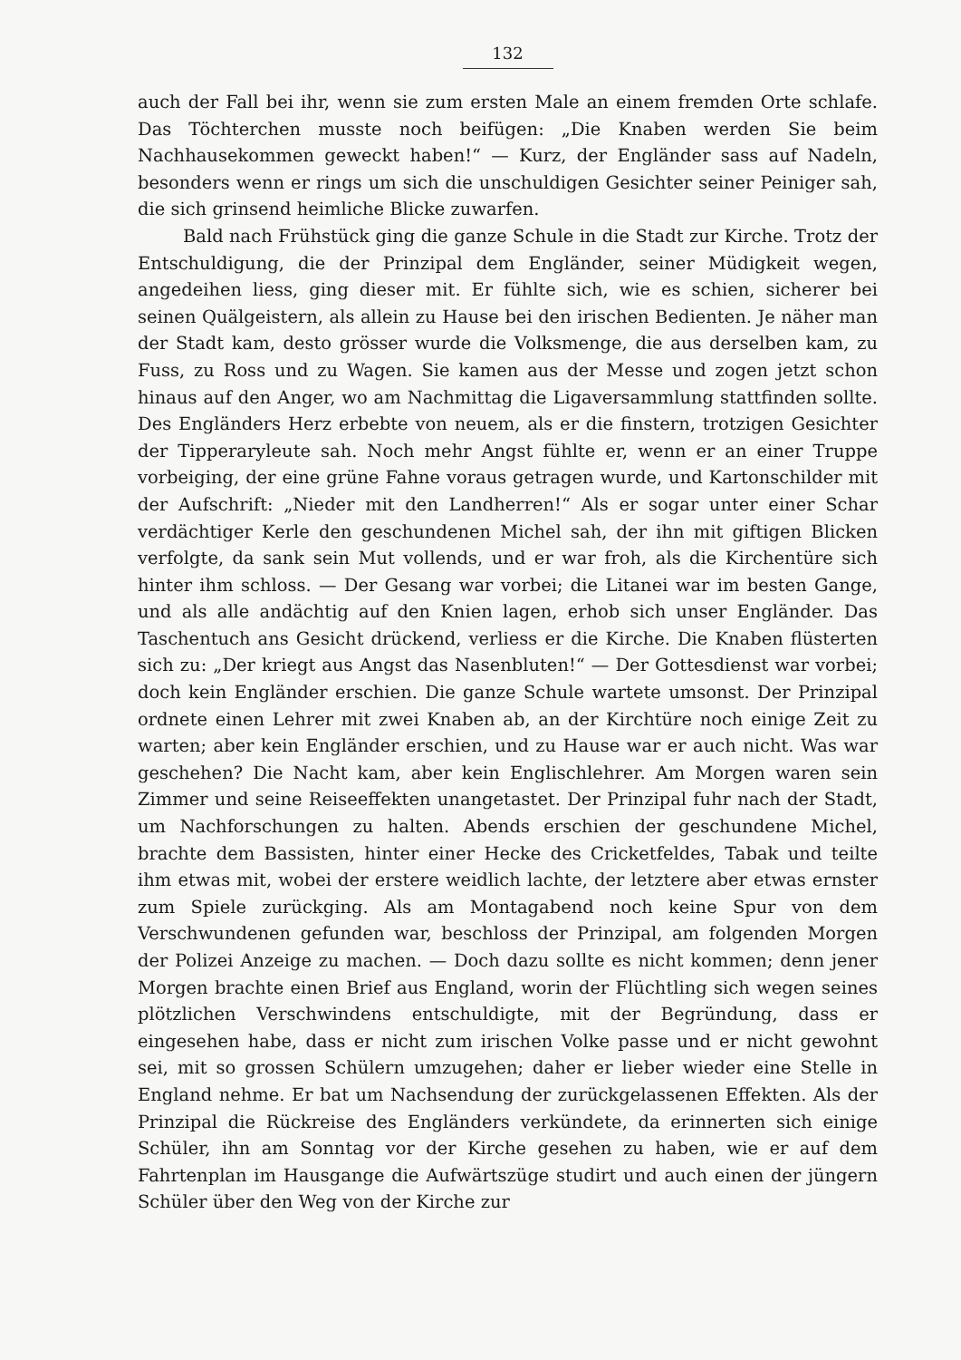132
auch der Fall bei ihr, wenn sie zum ersten Male an einem fremden Orte schlafe. Das Töchterchen musste noch beifügen: „Die Knaben werden Sie beim Nachhausekommen geweckt haben!“ — Kurz, der Engländer sass auf Nadeln, besonders wenn er rings um sich die unschuldigen Gesichter seiner Peiniger sah, die sich grinsend heimliche Blicke zuwarfen.
Bald nach Frühstück ging die ganze Schule in die Stadt zur Kirche. Trotz der Entschuldigung, die der Prinzipal dem Engländer, seiner Müdigkeit wegen, angedeihen liess, ging dieser mit. Er fühlte sich, wie es schien, sicherer bei seinen Quälgeistern, als allein zu Hause bei den irischen Bedienten. Je näher man der Stadt kam, desto grösser wurde die Volksmenge, die aus derselben kam, zu Fuss, zu Ross und zu Wagen. Sie kamen aus der Messe und zogen jetzt schon hinaus auf den Anger, wo am Nachmittag die Ligaversammlung stattfinden sollte. Des Engländers Herz erbebte von neuem, als er die finstern, trotzigen Gesichter der Tipperaryleute sah. Noch mehr Angst fühlte er, wenn er an einer Truppe vorbeiging, der eine grüne Fahne voraus getragen wurde, und Kartonschilder mit der Aufschrift: „Nieder mit den Landherren!“ Als er sogar unter einer Schar verdächtiger Kerle den geschundenen Michel sah, der ihn mit giftigen Blicken verfolgte, da sank sein Mut vollends, und er war froh, als die Kirchentüre sich hinter ihm schloss. — Der Gesang war vorbei; die Litanei war im besten Gange, und als alle andächtig auf den Knien lagen, erhob sich unser Engländer. Das Taschentuch ans Gesicht drückend, verliess er die Kirche. Die Knaben flüsterten sich zu: „Der kriegt aus Angst das Nasenbluten!“ — Der Gottesdienst war vorbei; doch kein Engländer erschien. Die ganze Schule wartete umsonst. Der Prinzipal ordnete einen Lehrer mit zwei Knaben ab, an der Kirchtüre noch einige Zeit zu warten; aber kein Engländer erschien, und zu Hause war er auch nicht. Was war geschehen? Die Nacht kam, aber kein Englischlehrer. Am Morgen waren sein Zimmer und seine Reiseeffekten unangetastet. Der Prinzipal fuhr nach der Stadt, um Nachforschungen zu halten. Abends erschien der geschundene Michel, brachte dem Bassisten, hinter einer Hecke des Cricketfeldes, Tabak und teilte ihm etwas mit, wobei der erstere weidlich lachte, der letztere aber etwas ernster zum Spiele zurückging. Als am Montagabend noch keine Spur von dem Verschwundenen gefunden war, beschloss der Prinzipal, am folgenden Morgen der Polizei Anzeige zu machen. — Doch dazu sollte es nicht kommen; denn jener Morgen brachte einen Brief aus England, worin der Flüchtling sich wegen seines plötzlichen Verschwindens entschuldigte, mit der Begründung, dass er eingesehen habe, dass er nicht zum irischen Volke passe und er nicht gewohnt sei, mit so grossen Schülern umzugehen; daher er lieber wieder eine Stelle in England nehme. Er bat um Nachsendung der zurückgelassenen Effekten. Als der Prinzipal die Rückreise des Engländers verkündete, da erinnerten sich einige Schüler, ihn am Sonntag vor der Kirche gesehen zu haben, wie er auf dem Fahrtenplan im Hausgange die Aufwärtszüge studirt und auch einen der jüngern Schüler über den Weg von der Kirche zur